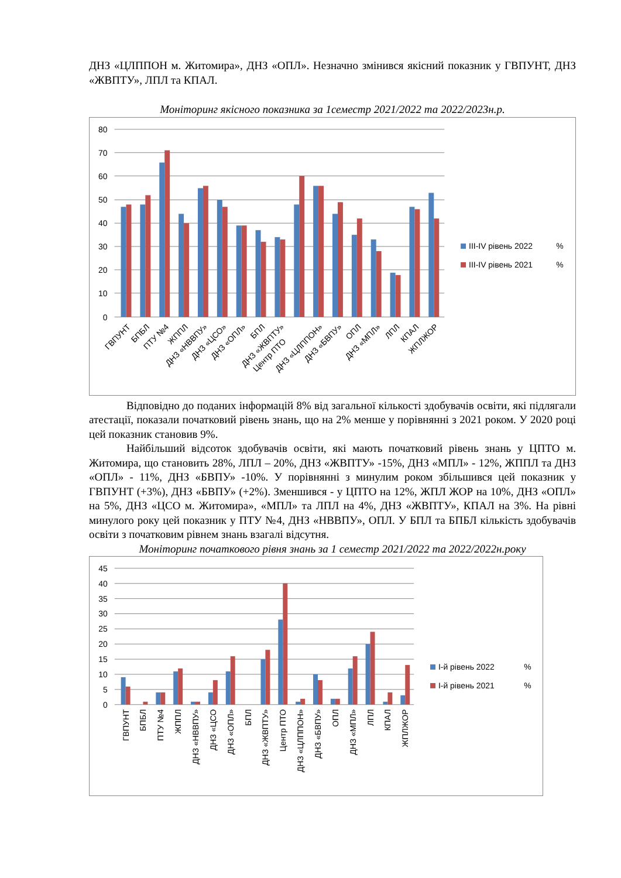ДНЗ «ЦЛППОН м. Житомира», ДНЗ «ОПЛ». Незначно змінився якісний показник у ГВПУНТ, ДНЗ «ЖВПТУ», ЛПЛ та КПАЛ.
Моніторинг якісного показника за 1семестр 2021/2022 та 2022/2023н.р.
80
70
60
50
40
30
20
10
0
ІІІ-IV рівень 2022
%
ІІІ-IV рівень 2021
%
ГВПУНТ
БПБЛ
ПТУ №4
ЖППЛ
ДНЗ «НВВПУ»
ДНЗ «ЦСО»
ДНЗ «ОПЛ»
БПЛ
ДНЗ «ЖВПТУ»
Центр ПТО
ДНЗ «ЦЛППОН»
ДНЗ «БВПУ»
ОПЛ
ДНЗ «МПЛ»
ЛПЛ
КПАЛ
ЖПЛЖОР
Відповідно до поданих інформацій 8% від загальної кількості здобувачів освіти, які підлягали атестації, показали початковий рівень знань, що на 2% менше у порівнянні з 2021 роком. У 2020 році цей показник становив 9%.
Найбільший відсоток здобувачів освіти, які мають початковий рівень знань у ЦПТО м. Житомира, що становить 28%, ЛПЛ – 20%, ДНЗ «ЖВПТУ» -15%, ДНЗ «МПЛ» - 12%, ЖППЛ та ДНЗ «ОПЛ» - 11%, ДНЗ «БВПУ» -10%. У порівнянні з минулим роком збільшився цей показник у ГВПУНТ (+3%), ДНЗ «БВПУ» (+2%). Зменшився - у ЦПТО на 12%, ЖПЛ ЖОР на 10%, ДНЗ «ОПЛ» на 5%, ДНЗ «ЦСО м. Житомира», «МПЛ» та ЛПЛ на 4%, ДНЗ «ЖВПТУ», КПАЛ на 3%. На рівні минулого року цей показник у ПТУ №4, ДНЗ «НВВПУ», ОПЛ. У БПЛ та БПБЛ кількість здобувачів освіти з початковим рівнем знань взагалі відсутня.
Моніторинг початкового рівня знань за 1 семестр 2021/2022 та 2022/2022н.року
45
40
35
30
25
20
15
10
5
0
І-й рівень 2022
%
І-й рівень 2021
%
ГВПУНТ
БПБЛ
ПТУ №4
ЖППЛ
ДНЗ «НВВПУ»
ДНЗ «ЦСО
ДНЗ «ОПЛ»
БПЛ
ДНЗ «ЖВПТУ»
Центр ПТО
ДНЗ «ЦЛППОН»
ДНЗ «БВПУ»
ОПЛ
ДНЗ «МПЛ»
ЛПЛ
КПАЛ
ЖПЛЖОР